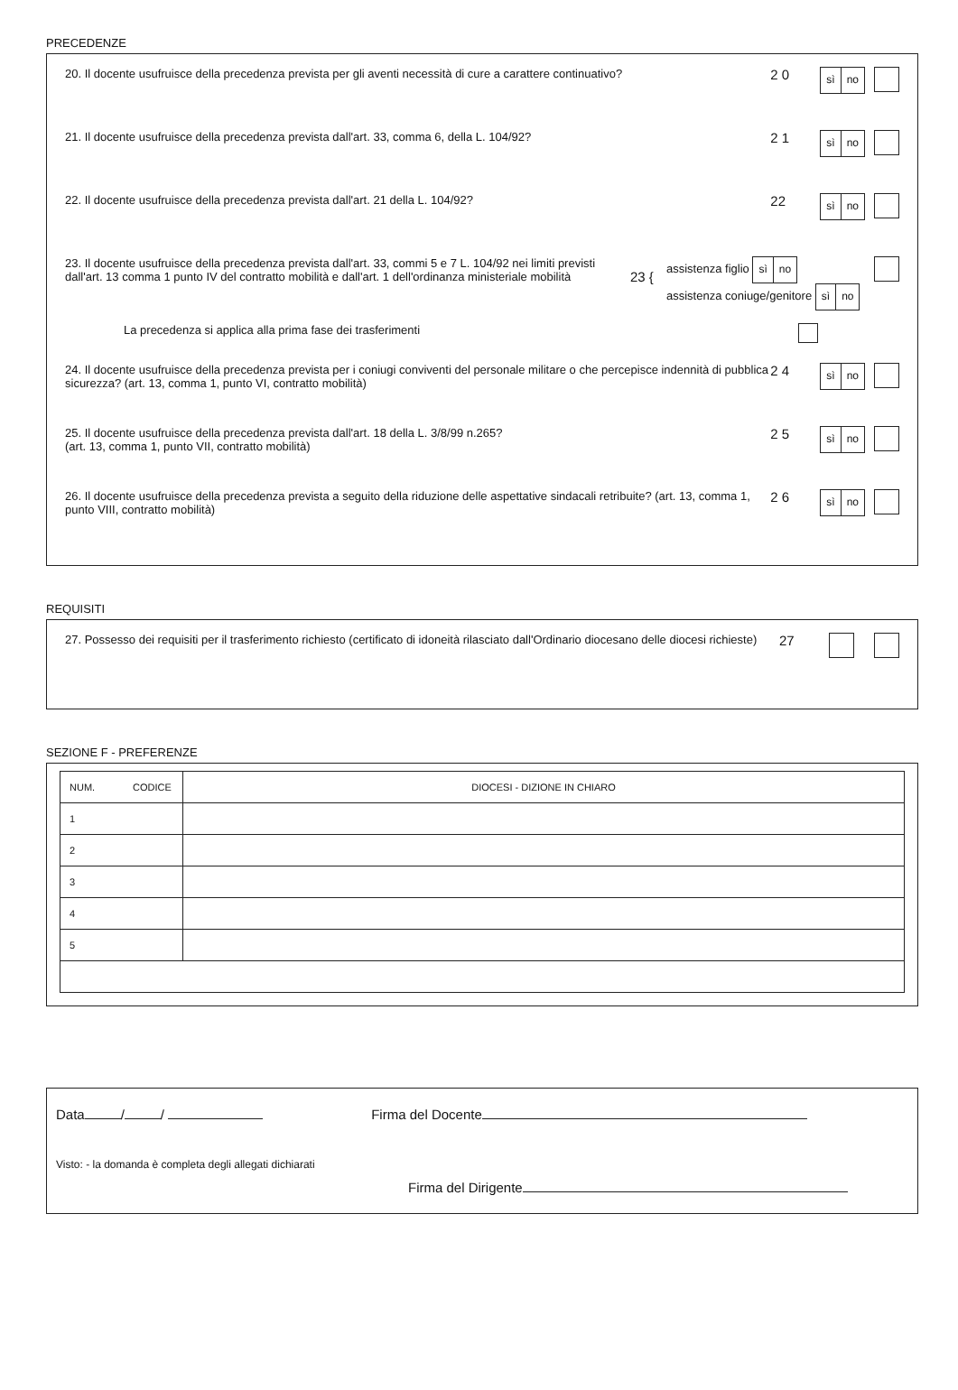PRECEDENZE
20. Il docente usufruisce della precedenza prevista per gli aventi necessità di cure a carattere continuativo?
2 0
sì no
21. Il docente usufruisce della precedenza prevista dall'art. 33, comma 6, della L. 104/92?
2 1
sì no
22. Il docente usufruisce della precedenza prevista dall'art. 21 della L. 104/92?
22
sì no
23. Il docente usufruisce della precedenza prevista dall'art. 33, commi 5 e 7 L. 104/92 nei limiti previsti dall'art. 13 comma 1 punto IV del contratto mobilità e dall'art. 1 dell'ordinanza ministeriale mobilità
23 {
assistenza figlio sì no
assistenza coniuge/genitore sì no
La precedenza si applica alla prima fase dei trasferimenti
24. Il docente usufruisce della precedenza prevista per i coniugi conviventi del personale militare o che percepisce indennità di pubblica sicurezza? (art. 13, comma 1, punto VI, contratto mobilità)
2 4
sì no
25. Il docente usufruisce della precedenza prevista dall'art. 18 della L. 3/8/99 n.265?
(art. 13, comma 1, punto VII, contratto mobilità)
2 5
sì no
26. Il docente usufruisce della precedenza prevista a seguito della riduzione delle aspettative sindacali retribuite? (art. 13, comma 1, punto VIII, contratto mobilità)
2 6
sì no
REQUISITI
27. Possesso dei requisiti per il trasferimento richiesto (certificato di idoneità rilasciato dall'Ordinario diocesano delle diocesi richieste)
27
SEZIONE F - PREFERENZE
| NUM. | CODICE | DIOCESI - DIZIONE IN CHIARO |
| --- | --- | --- |
| 1 | | |
| 2 | | |
| 3 | | |
| 4 | | |
| 5 | | |
Data / / Firma del Docente
Visto: - la domanda è completa degli allegati dichiarati
Firma del Dirigente